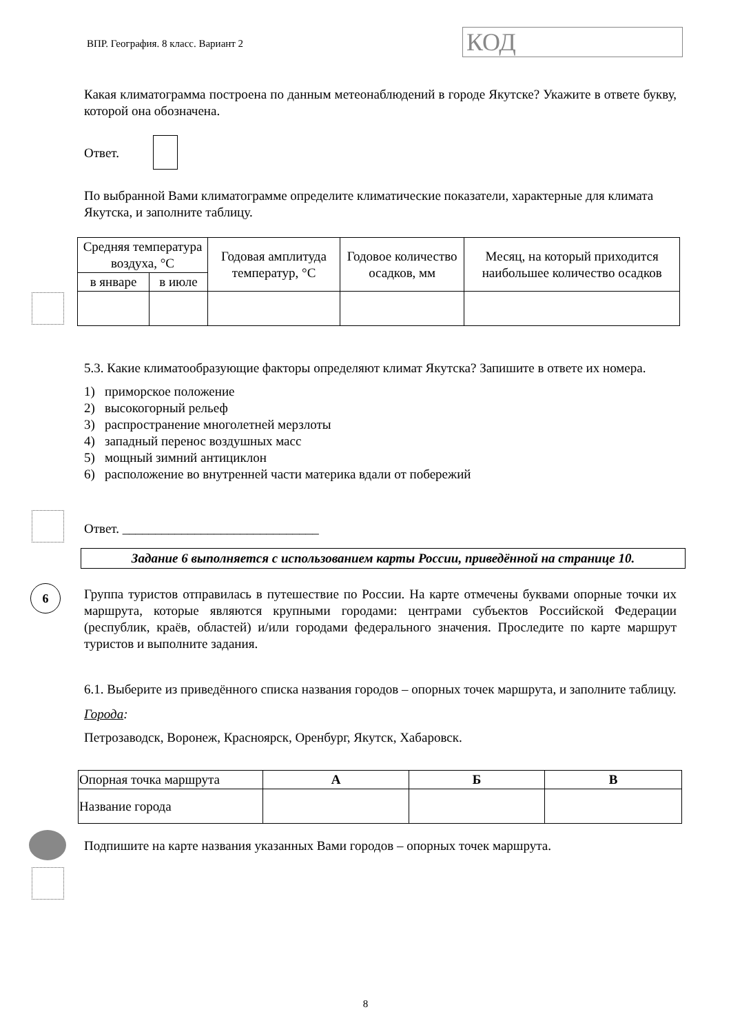ВПР. География. 8 класс. Вариант 2
КОД
Какая климатограмма построена по данным метеонаблюдений в городе Якутске? Укажите в ответе букву, которой она обозначена.
Ответ.
По выбранной Вами климатограмме определите климатические показатели, характерные для климата Якутска, и заполните таблицу.
| Средняя температура воздуха, °C | | Годовая амплитуда температур, °C | Годовое количество осадков, мм | Месяц, на который приходится наибольшее количество осадков |
| в январе | в июле | | | |
5.3. Какие климатообразующие факторы определяют климат Якутска? Запишите в ответе их номера.
1) приморское положение
2) высокогорный рельеф
3) распространение многолетней мерзлоты
4) западный перенос воздушных масс
5) мощный зимний антициклон
6) расположение во внутренней части материка вдали от побережий
Ответ. ______________________________
Задание 6 выполняется с использованием карты России, приведённой на странице 10.
6
Группа туристов отправилась в путешествие по России. На карте отмечены буквами опорные точки их маршрута, которые являются крупными городами: центрами субъектов Российской Федерации (республик, краёв, областей) и/или городами федерального значения. Проследите по карте маршрут туристов и выполните задания.
6.1. Выберите из приведённого списка названия городов – опорных точек маршрута, и заполните таблицу.
Города:
Петрозаводск, Воронеж, Красноярск, Оренбург, Якутск, Хабаровск.
| Опорная точка маршрута | А | Б | В |
| Название города | | | |
Подпишите на карте названия указанных Вами городов – опорных точек маршрута.
8